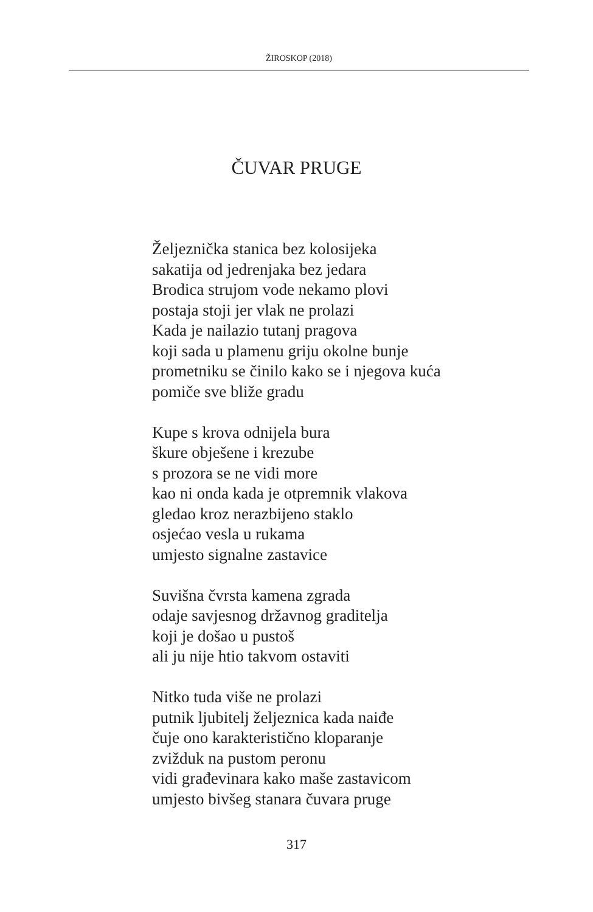ŽIROSKOP (2018)
ČUVAR PRUGE
Željeznička stanica bez kolosijeka
sakatija od jedrenjaka bez jedara
Brodica strujom vode nekamo plovi
postaja stoji jer vlak ne prolazi
Kada je nailazio tutanj pragova
koji sada u plamenu griju okolne bunje
prometniku se činilo kako se i njegova kuća
pomiče sve bliže gradu
Kupe s krova odnijela bura
škure obješene i krezube
s prozora se ne vidi more
kao ni onda kada je otpremnik vlakova
gledao kroz nerazbijeno staklo
osjećao vesla u rukama
umjesto signalne zastavice
Suvišna čvrsta kamena zgrada
odaje savjesnog državnog graditelja
koji je došao u pustoš
ali ju nije htio takvom ostaviti
Nitko tuda više ne prolazi
putnik ljubitelj željeznica kada naiđe
čuje ono karakteristično kloparanje
zvižduk na pustom peronu
vidi građevinara kako maše zastavicom
umjesto bivšeg stanara čuvara pruge
317